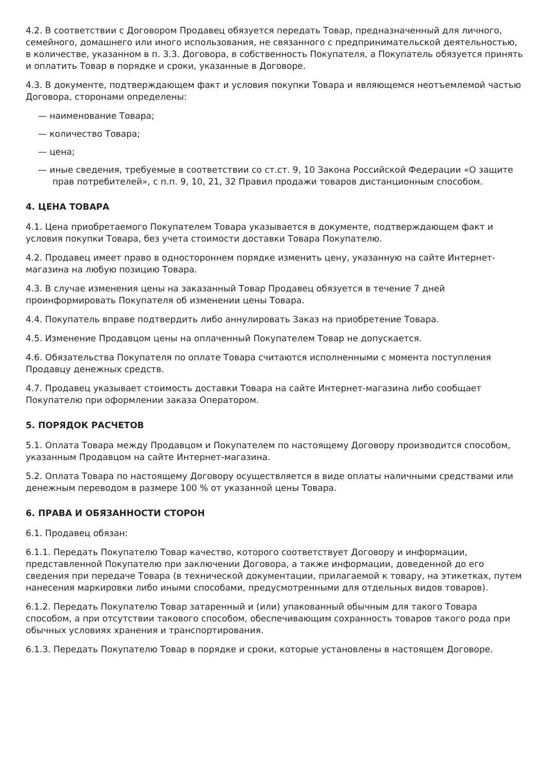4.2. В соответствии с Договором Продавец обязуется передать Товар, предназначенный для личного, семейного, домашнего или иного использования, не связанного с предпринимательской деятельностью, в количестве, указанном в п. 3.3. Договора, в собственность Покупателя, а Покупатель обязуется принять и оплатить Товар в порядке и сроки, указанные в Договоре.
4.3. В документе, подтверждающем факт и условия покупки Товара и являющемся неотъемлемой частью Договора, сторонами определены:
— наименование Товара;
— количество Товара;
— цена;
— иные сведения, требуемые в соответствии со ст.ст. 9, 10 Закона Российской Федерации «О защите прав потребителей», с п.п. 9, 10, 21, 32 Правил продажи товаров дистанционным способом.
4. ЦЕНА ТОВАРА
4.1. Цена приобретаемого Покупателем Товара указывается в документе, подтверждающем факт и условия покупки Товара, без учета стоимости доставки Товара Покупателю.
4.2. Продавец имеет право в одностороннем порядке изменить цену, указанную на сайте Интернет-магазина на любую позицию Товара.
4.3. В случае изменения цены на заказанный Товар Продавец обязуется в течение 7 дней проинформировать Покупателя об изменении цены Товара.
4.4. Покупатель вправе подтвердить либо аннулировать Заказ на приобретение Товара.
4.5. Изменение Продавцом цены на оплаченный Покупателем Товар не допускается.
4.6. Обязательства Покупателя по оплате Товара считаются исполненными с момента поступления Продавцу денежных средств.
4.7. Продавец указывает стоимость доставки Товара на сайте Интернет-магазина либо сообщает Покупателю при оформлении заказа Оператором.
5. ПОРЯДОК РАСЧЕТОВ
5.1. Оплата Товара между Продавцом и Покупателем по настоящему Договору производится способом, указанным Продавцом на сайте Интернет-магазина.
5.2. Оплата Товара по настоящему Договору осуществляется в виде оплаты наличными средствами или денежным переводом в размере 100 % от указанной цены Товара.
6. ПРАВА И ОБЯЗАННОСТИ СТОРОН
6.1. Продавец обязан:
6.1.1. Передать Покупателю Товар качество, которого соответствует Договору и информации, представленной Покупателю при заключении Договора, а также информации, доведенной до его сведения при передаче Товара (в технической документации, прилагаемой к товару, на этикетках, путем нанесения маркировки либо иными способами, предусмотренными для отдельных видов товаров).
6.1.2. Передать Покупателю Товар затаренный и (или) упакованный обычным для такого Товара способом, а при отсутствии такового способом, обеспечивающим сохранность товаров такого рода при обычных условиях хранения и транспортирования.
6.1.3. Передать Покупателю Товар в порядке и сроки, которые установлены в настоящем Договоре.